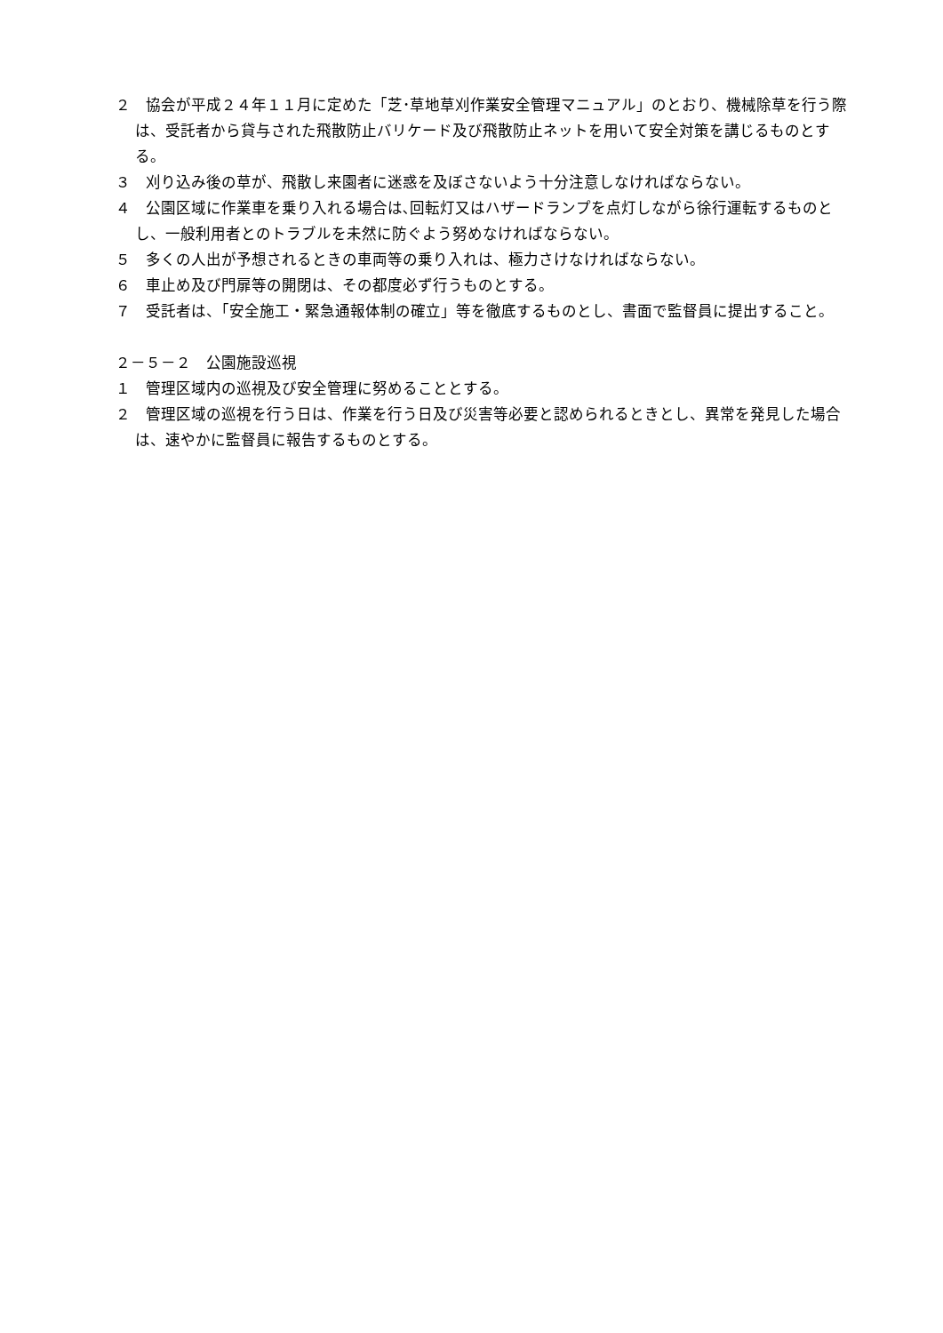２　協会が平成２４年１１月に定めた「芝･草地草刈作業安全管理マニュアル」のとおり、機械除草を行う際は、受託者から貸与された飛散防止バリケード及び飛散防止ネットを用いて安全対策を講じるものとする。
３　刈り込み後の草が、飛散し来園者に迷惑を及ぼさないよう十分注意しなければならない。
４　公園区域に作業車を乗り入れる場合は､回転灯又はハザードランプを点灯しながら徐行運転するものとし、一般利用者とのトラブルを未然に防ぐよう努めなければならない。
５　多くの人出が予想されるときの車両等の乗り入れは、極力さけなければならない。
６　車止め及び門扉等の開閉は、その都度必ず行うものとする。
７　受託者は、「安全施工・緊急通報体制の確立」等を徹底するものとし、書面で監督員に提出すること。
２－５－２　公園施設巡視
１　管理区域内の巡視及び安全管理に努めることとする。
２　管理区域の巡視を行う日は、作業を行う日及び災害等必要と認められるときとし、異常を発見した場合は、速やかに監督員に報告するものとする。